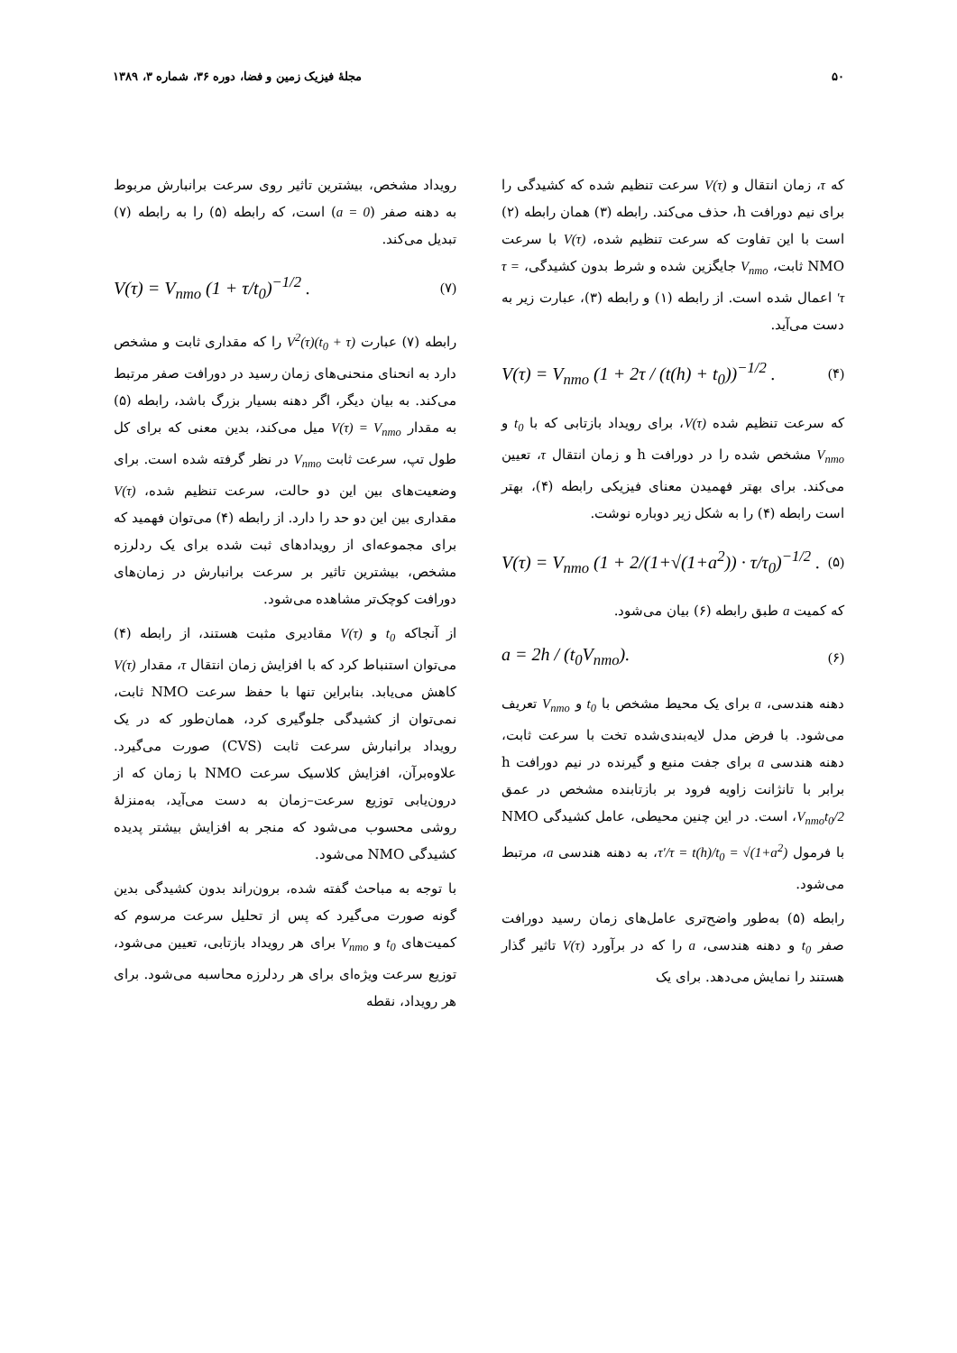۵۰ مجلهٔ فیزیک زمین و فضا، دوره ۳۶، شماره ۳، ۱۳۸۹
که τ، زمان انتقال و V(τ) سرعت تنظیم شده که کشیدگی را برای نیم دورافت h، حذف می‌کند. رابطه (۳) همان رابطه (۲) است با این تفاوت که سرعت تنظیم شده، V(τ) با سرعت NMO ثابت، V<sub>nmo</sub> جایگزین شده و شرط بدون کشیدگی، τ = τ′ اعمال شده است. از رابطه (۱) و رابطه (۳)، عبارت زیر به دست می‌آید.
V(τ) = V<sub>nmo</sub> (1 + 2τ / (t(h) + t<sub>0</sub>))<sup>−1/2</sup> . (۴)
که سرعت تنظیم شده V(τ)، برای رویداد بازتابی که با t<sub>0</sub> و V<sub>nmo</sub> مشخص شده را در دورافت h و زمان انتقال τ، تعیین می‌کند. برای بهتر فهمیدن معنای فیزیکی رابطه (۴)، بهتر است رابطه (۴) را به شکل زیر دوباره نوشت.
V(τ) = V<sub>nmo</sub> (1 + 2/(1+√(1+a<sup>2</sup>)) · τ/τ<sub>0</sub>)<sup>−1/2</sup> . (۵)
که کمیت a طبق رابطه (۶) بیان می‌شود.
a = 2h / (t<sub>0</sub>V<sub>nmo</sub>). (۶)
دهنه هندسی، a برای یک محیط مشخص با t<sub>0</sub> و V<sub>nmo</sub> تعریف می‌شود. با فرض مدل لایه‌بندی‌شده تخت با سرعت ثابت، دهنه هندسی a برای جفت منبع و گیرنده در نیم دورافت h برابر با تانژانت زاویه فرود بر بازتابنده مشخص در عمق V<sub>nmo</sub>t<sub>0</sub>/2، است. در این چنین محیطی، عامل کشیدگی NMO با فرمول τ′/τ = t(h)/t<sub>0</sub> = √(1+a<sup>2</sup>)، به دهنه هندسی a، مرتبط می‌شود.
رابطه (۵) به‌طور واضح‌تری عامل‌های زمان رسید دورافت صفر t<sub>0</sub> و دهنه هندسی، a را که در برآورد V(τ) تاثیر گذار هستند را نمایش می‌دهد. برای یک
رویداد مشخص، بیشترین تاثیر روی سرعت برانبارش مربوط به دهنه صفر (a = 0) است، که رابطه (۵) را به رابطه (۷) تبدیل می‌کند.
V(τ) = V<sub>nmo</sub> (1 + τ/t<sub>0</sub>)<sup>−1/2</sup> . (۷)
رابطه (۷) عبارت (t<sub>0</sub> + τ)V<sup>2</sup>(τ) را که مقداری ثابت و مشخص دارد به انحنای منحنی‌های زمان رسید در دورافت صفر مرتبط می‌کند. به بیان دیگر، اگر دهنه بسیار بزرگ باشد، رابطه (۵) به مقدار V(τ) = V<sub>nmo</sub> میل می‌کند، بدین معنی که برای کل طول تپ، سرعت ثابت V<sub>nmo</sub> در نظر گرفته شده است. برای وضعیت‌های بین این دو حالت، سرعت تنظیم شده، V(τ) مقداری بین این دو حد را دارد. از رابطه (۴) می‌توان فهمید که برای مجموعه‌ای از رویدادهای ثبت شده برای یک ردلرزه مشخص، بیشترین تاثیر بر سرعت برانبارش در زمان‌های دورافت کوچک‌تر مشاهده می‌شود.
از آنجاکه t<sub>0</sub> و V(τ) مقادیری مثبت هستند، از رابطه (۴) می‌توان استنباط کرد که با افزایش زمان انتقال τ، مقدار V(τ) کاهش می‌یابد. بنابراین تنها با حفظ سرعت NMO ثابت، نمی‌توان از کشیدگی جلوگیری کرد، همان‌طور که در یک رویداد برانبارش سرعت ثابت (CVS) صورت می‌گیرد. علاوه‌برآن، افزایش کلاسیک سرعت NMO با زمان که از درون‌یابی توزیع سرعت–زمان به دست می‌آید، به‌منزلهٔ روشی محسوب می‌شود که منجر به افزایش بیشتر پدیده کشیدگی NMO می‌شود.
با توجه به مباحث گفته شده، برون‌راند بدون کشیدگی بدین گونه صورت می‌گیرد که پس از تحلیل سرعت مرسوم که کمیت‌های t<sub>0</sub> و V<sub>nmo</sub> برای هر رویداد بازتابی، تعیین می‌شود، توزیع سرعت ویژه‌ای برای هر ردلرزه محاسبه می‌شود. برای هر رویداد، نقطه